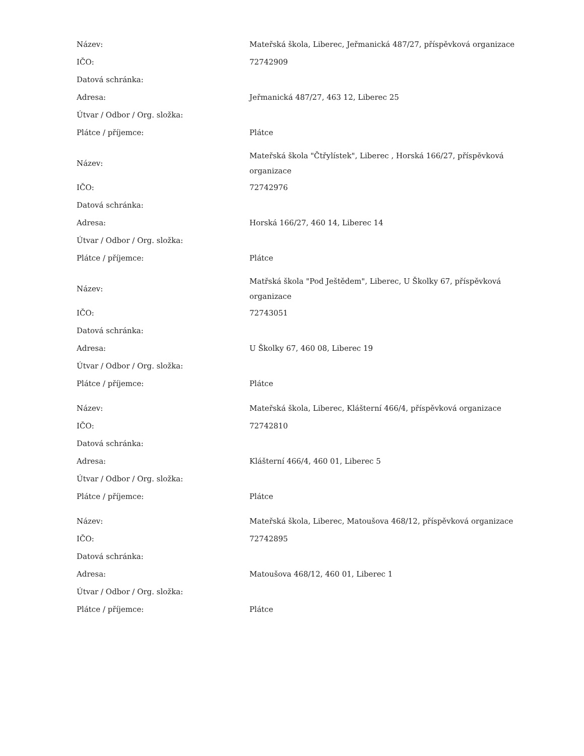| Název: | Mateřská škola, Liberec, Jeřmanická 487/27, příspěvková organizace |
| IČO: | 72742909 |
| Datová schránka: | |
| Adresa: | Jeřmanická 487/27, 463 12, Liberec 25 |
| Útvar / Odbor / Org. složka: | |
| Plátce / příjemce: | Plátce |
| Název: | Mateřská škola "Čtřylístek", Liberec , Horská 166/27, příspěvková organizace |
| IČO: | 72742976 |
| Datová schránka: | |
| Adresa: | Horská 166/27, 460 14, Liberec 14 |
| Útvar / Odbor / Org. složka: | |
| Plátce / příjemce: | Plátce |
| Název: | Matřská škola "Pod Ještědem", Liberec, U Školky 67, příspěvková organizace |
| IČO: | 72743051 |
| Datová schránka: | |
| Adresa: | U Školky 67, 460 08, Liberec 19 |
| Útvar / Odbor / Org. složka: | |
| Plátce / příjemce: | Plátce |
| Název: | Mateřská škola, Liberec, Klášterní 466/4, příspěvková organizace |
| IČO: | 72742810 |
| Datová schránka: | |
| Adresa: | Klášterní 466/4, 460 01, Liberec 5 |
| Útvar / Odbor / Org. složka: | |
| Plátce / příjemce: | Plátce |
| Název: | Mateřská škola, Liberec, Matoušova 468/12, příspěvková organizace |
| IČO: | 72742895 |
| Datová schránka: | |
| Adresa: | Matoušova 468/12, 460 01, Liberec 1 |
| Útvar / Odbor / Org. složka: | |
| Plátce / příjemce: | Plátce |